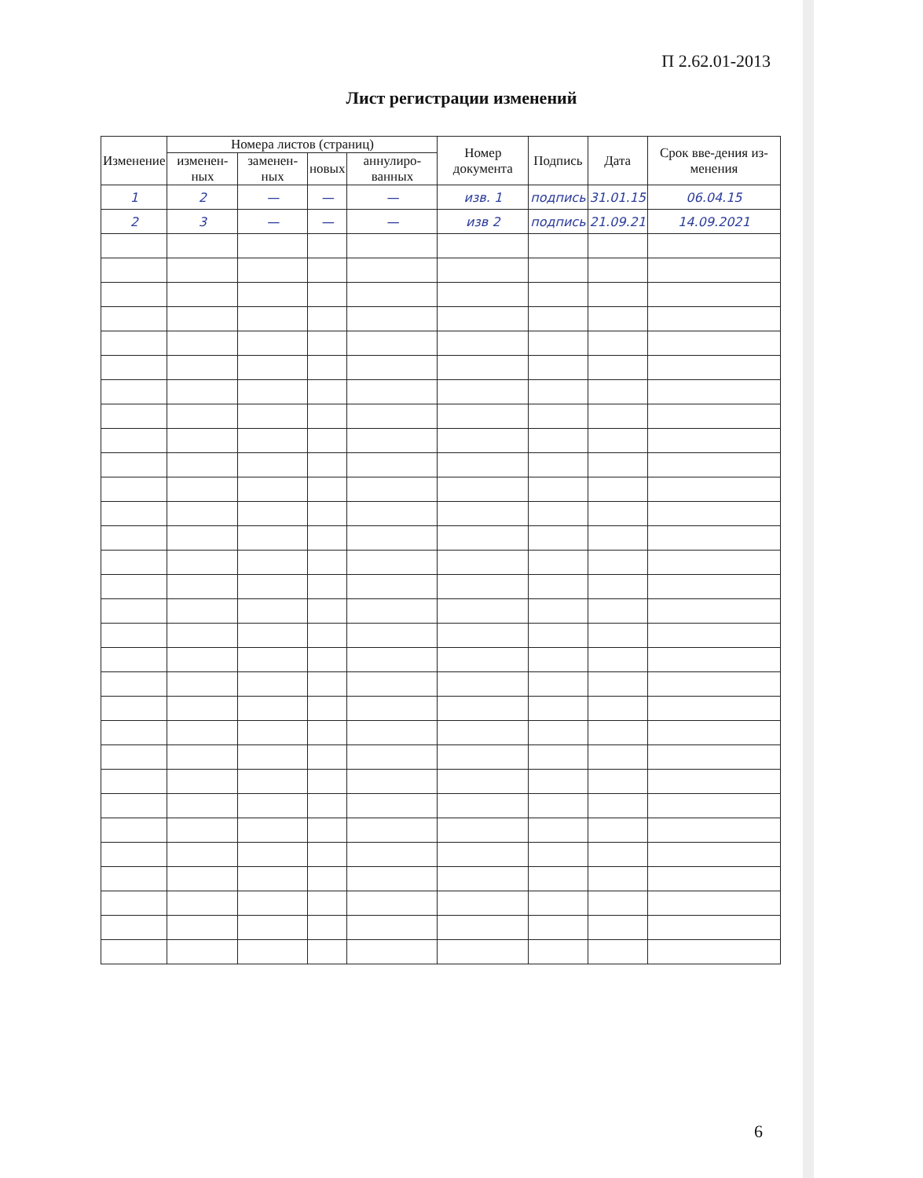П 2.62.01-2013
Лист регистрации изменений
| Изменение | Номера листов (страниц) | | | | Номер документа | Подпись | Дата | Срок вве-дения из-менения |
| --- | --- | --- | --- | --- | --- | --- | --- | --- |
| | изменен-ных | заменен-ных | новых | аннулиро-ванных | | | | |
| 1 | 2 | — | — | — | изв. 1 | подпись | 31.01.15 | 06.04.15 |
| 2 | 3 | — | — | — | изв 2 | подпись | 21.09.21 | 14.09.2021 |
6